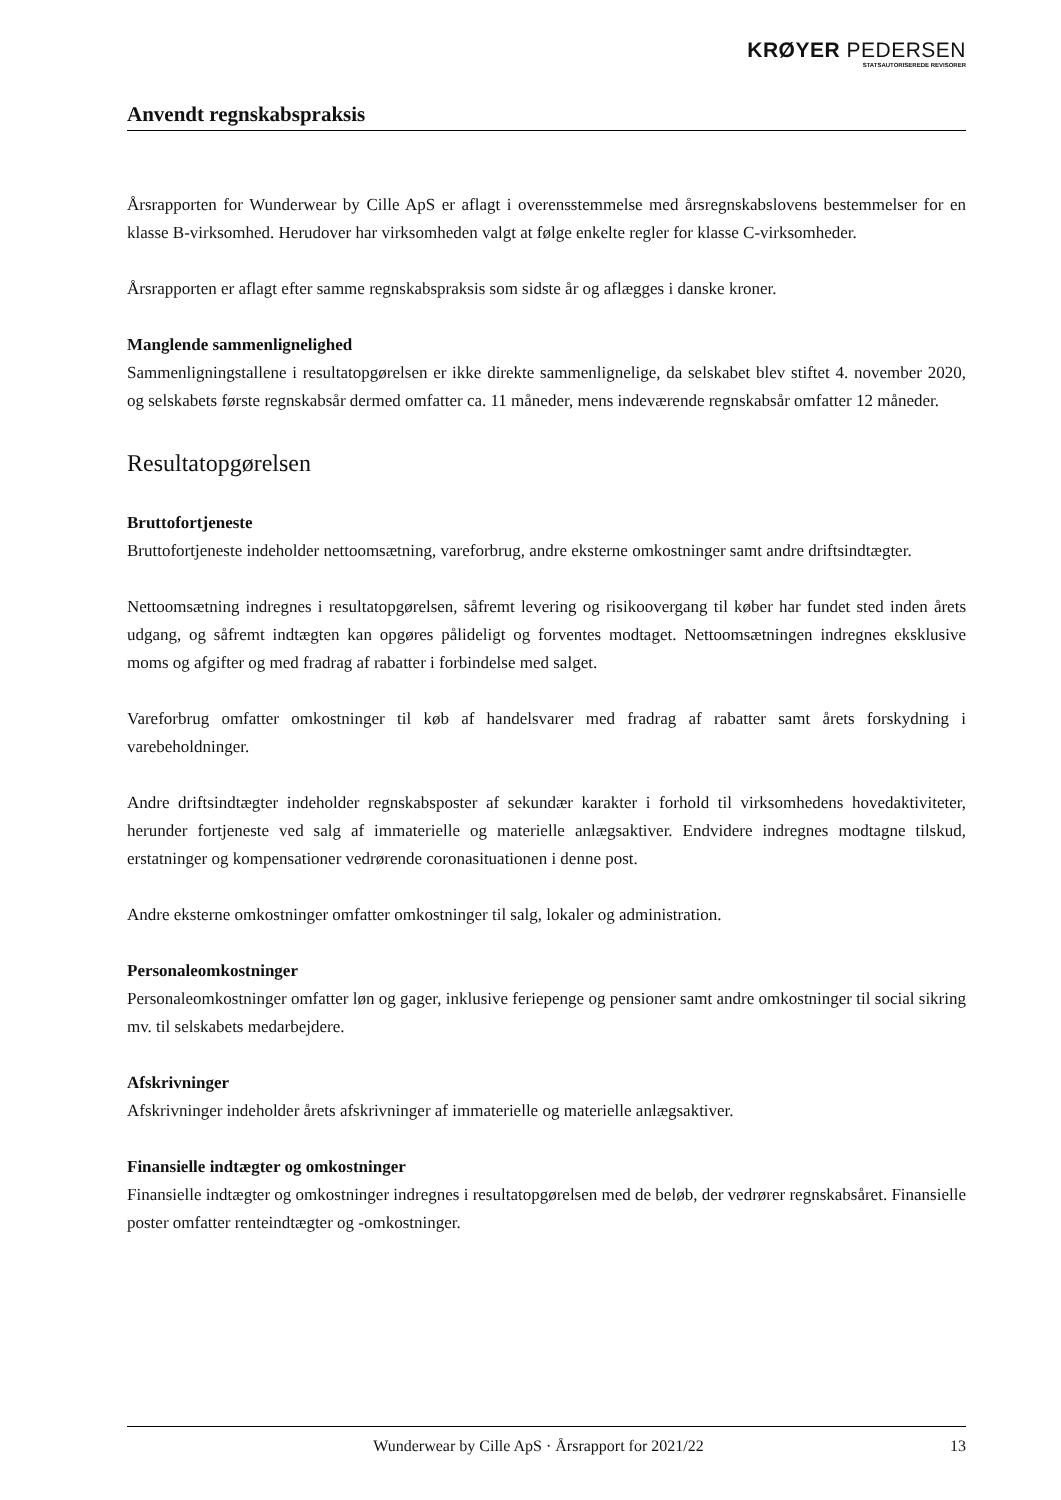KRØYER PEDERSEN
STATSAUTORISEREDE REVISORER
Anvendt regnskabspraksis
Årsrapporten for Wunderwear by Cille ApS er aflagt i overensstemmelse med årsregnskabslovens bestemmelser for en klasse B-virksomhed. Herudover har virksomheden valgt at følge enkelte regler for klasse C-virksomheder.
Årsrapporten er aflagt efter samme regnskabspraksis som sidste år og aflægges i danske kroner.
Manglende sammenlignelighed
Sammenligningstallene i resultatopgørelsen er ikke direkte sammenlignelige, da selskabet blev stiftet 4. november 2020, og selskabets første regnskabsår dermed omfatter ca. 11 måneder, mens indeværende regnskabsår omfatter 12 måneder.
Resultatopgørelsen
Bruttofortjeneste
Bruttofortjeneste indeholder nettoomsætning, vareforbrug, andre eksterne omkostninger samt andre driftsindtægter.
Nettoomsætning indregnes i resultatopgørelsen, såfremt levering og risikoovergang til køber har fundet sted inden årets udgang, og såfremt indtægten kan opgøres pålideligt og forventes modtaget. Nettoomsætningen indregnes eksklusive moms og afgifter og med fradrag af rabatter i forbindelse med salget.
Vareforbrug omfatter omkostninger til køb af handelsvarer med fradrag af rabatter samt årets forskydning i varebeholdninger.
Andre driftsindtægter indeholder regnskabsposter af sekundær karakter i forhold til virksomhedens hovedaktiviteter, herunder fortjeneste ved salg af immaterielle og materielle anlægsaktiver. Endvidere indregnes modtagne tilskud, erstatninger og kompensationer vedrørende coronasituationen i denne post.
Andre eksterne omkostninger omfatter omkostninger til salg, lokaler og administration.
Personaleomkostninger
Personaleomkostninger omfatter løn og gager, inklusive feriepenge og pensioner samt andre omkostninger til social sikring mv. til selskabets medarbejdere.
Afskrivninger
Afskrivninger indeholder årets afskrivninger af immaterielle og materielle anlægsaktiver.
Finansielle indtægter og omkostninger
Finansielle indtægter og omkostninger indregnes i resultatopgørelsen med de beløb, der vedrører regnskabsåret. Finansielle poster omfatter renteindtægter og -omkostninger.
Wunderwear by Cille ApS · Årsrapport for 2021/22 13